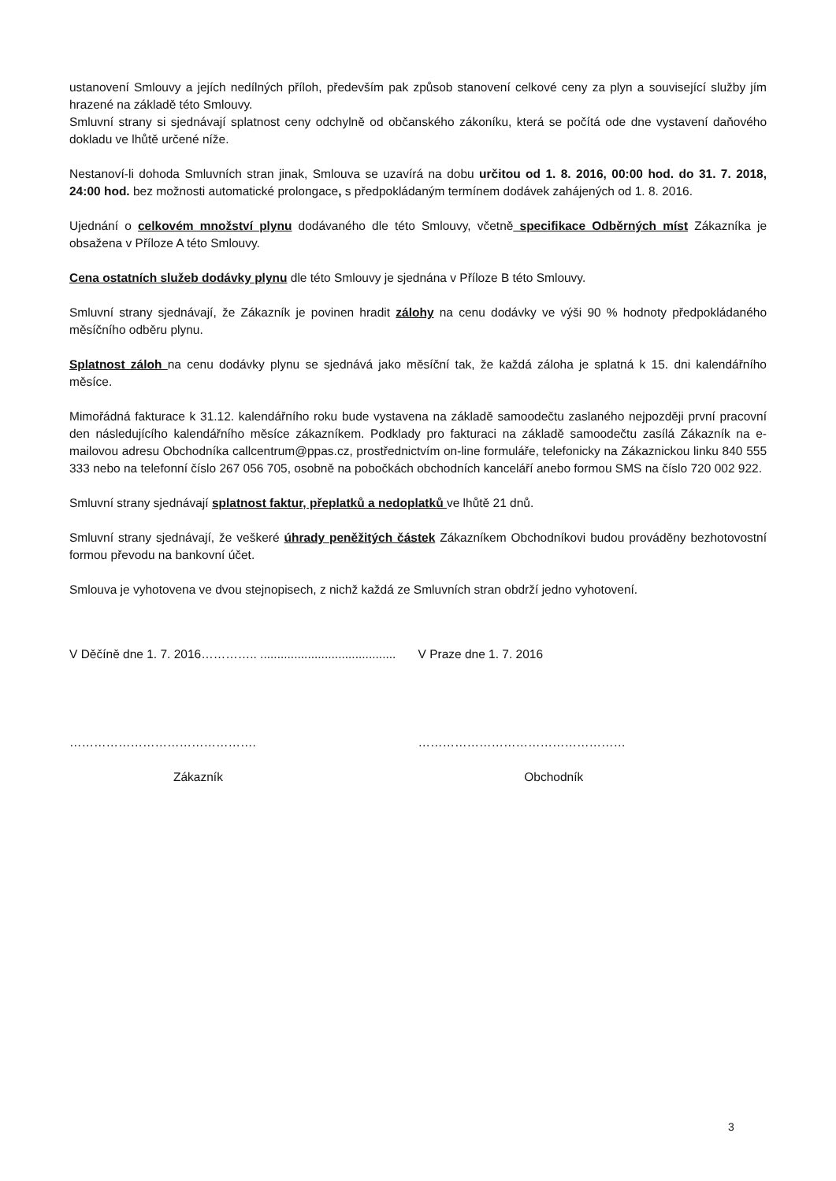ustanovení Smlouvy a jejích nedílných příloh, především pak způsob stanovení celkové ceny za plyn a související služby jím hrazené na základě této Smlouvy.
Smluvní strany si sjednávají splatnost ceny odchylně od občanského zákoníku, která se počítá ode dne vystavení daňového dokladu ve lhůtě určené níže.
Nestanoví-li dohoda Smluvních stran jinak, Smlouva se uzavírá na dobu určitou od 1. 8. 2016, 00:00 hod. do 31. 7. 2018, 24:00 hod. bez možnosti automatické prolongace, s předpokládaným termínem dodávek zahájených od 1. 8. 2016.
Ujednání o celkovém množství plynu dodávaného dle této Smlouvy, včetně specifikace Odběrných míst Zákazníka je obsažena v Příloze A této Smlouvy.
Cena ostatních služeb dodávky plynu dle této Smlouvy je sjednána v Příloze B této Smlouvy.
Smluvní strany sjednávají, že Zákazník je povinen hradit zálohy na cenu dodávky ve výši 90 % hodnoty předpokládaného měsíčního odběru plynu.
Splatnost záloh na cenu dodávky plynu se sjednává jako měsíční tak, že každá záloha je splatná k 15. dni kalendářního měsíce.
Mimořádná fakturace k 31.12. kalendářního roku bude vystavena na základě samoodečtu zaslaného nejpozději první pracovní den následujícího kalendářního měsíce zákazníkem. Podklady pro fakturaci na základě samoodečtu zasílá Zákazník na e-mailovou adresu Obchodníka callcentrum@ppas.cz, prostřednictvím on-line formuláře, telefonicky na Zákaznickou linku 840 555 333 nebo na telefonní číslo 267 056 705, osobně na pobočkách obchodních kanceláří anebo formou SMS na číslo 720 002 922.
Smluvní strany sjednávají splatnost faktur, přeplatků a nedoplatků ve lhůtě 21 dnů.
Smluvní strany sjednávají, že veškeré úhrady peněžitých částek Zákazníkem Obchodníkovi budou prováděny bezhotovostní formou převodu na bankovní účet.
Smlouva je vyhotovena ve dvou stejnopisech, z nichž každá ze Smluvních stran obdrží jedno vyhotovení.
V Děčíně dne 1. 7. 2016………….. ........................................
V Praze dne 1. 7. 2016
………………………………………. ……………………………………………
Zákazník Obchodník
3